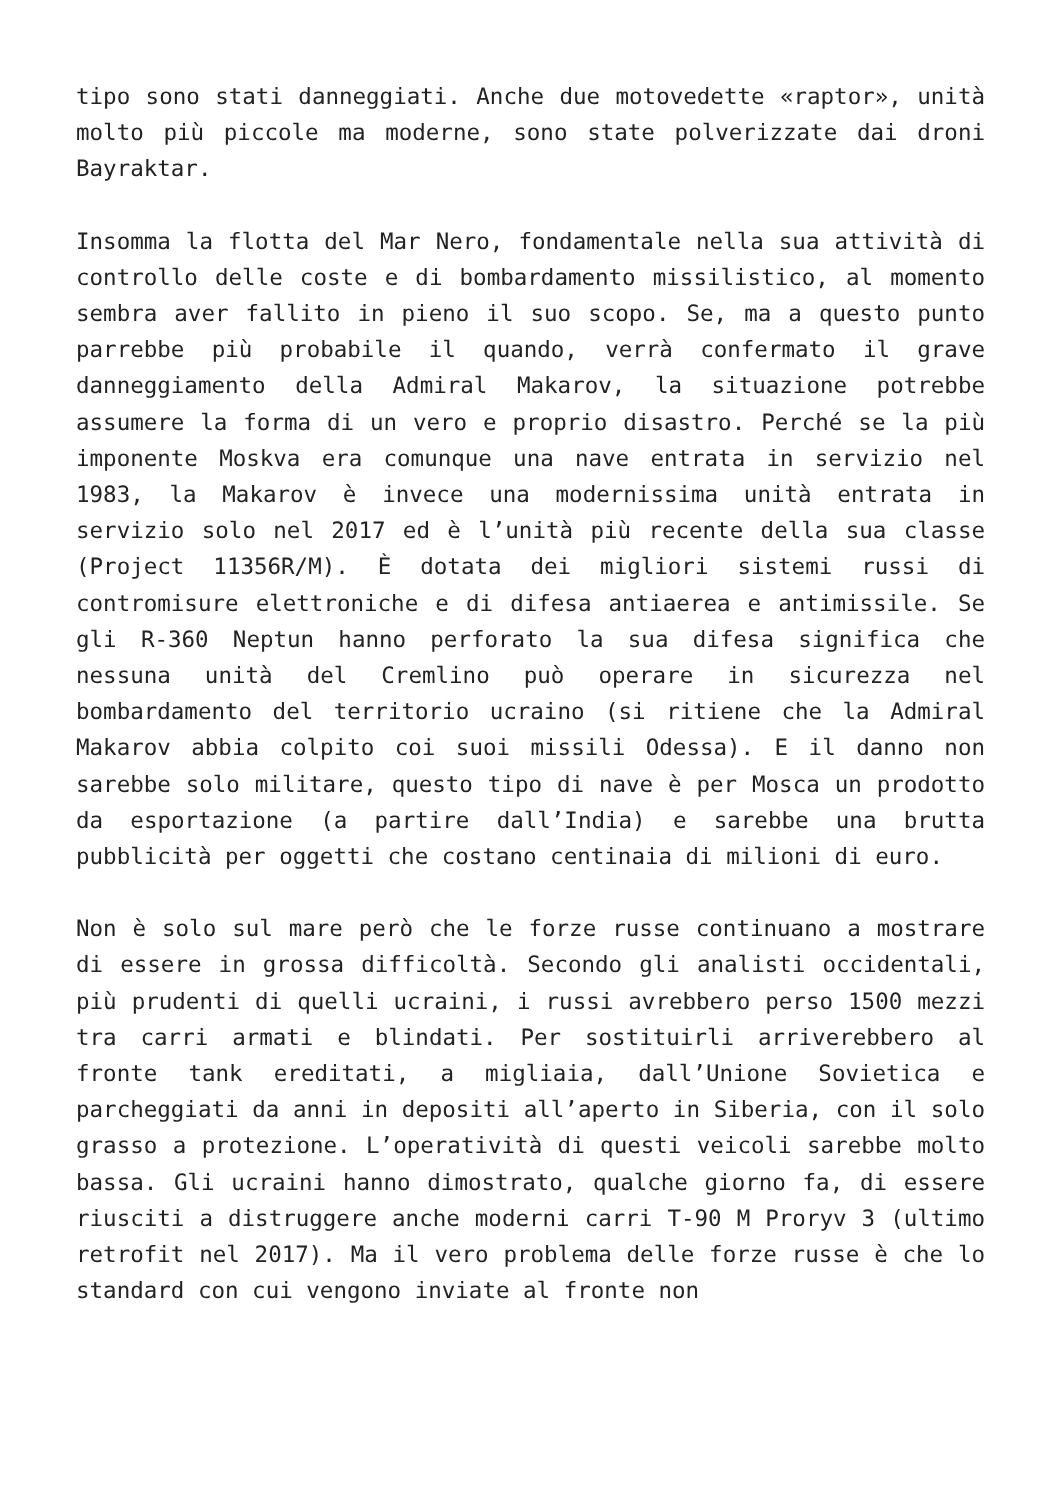tipo sono stati danneggiati. Anche due motovedette «raptor», unità molto più piccole ma moderne, sono state polverizzate dai droni Bayraktar.
Insomma la flotta del Mar Nero, fondamentale nella sua attività di controllo delle coste e di bombardamento missilistico, al momento sembra aver fallito in pieno il suo scopo. Se, ma a questo punto parrebbe più probabile il quando, verrà confermato il grave danneggiamento della Admiral Makarov, la situazione potrebbe assumere la forma di un vero e proprio disastro. Perché se la più imponente Moskva era comunque una nave entrata in servizio nel 1983, la Makarov è invece una modernissima unità entrata in servizio solo nel 2017 ed è l’unità più recente della sua classe (Project 11356R/M). È dotata dei migliori sistemi russi di contromisure elettroniche e di difesa antiaerea e antimissile. Se gli R-360 Neptun hanno perforato la sua difesa significa che nessuna unità del Cremlino può operare in sicurezza nel bombardamento del territorio ucraino (si ritiene che la Admiral Makarov abbia colpito coi suoi missili Odessa). E il danno non sarebbe solo militare, questo tipo di nave è per Mosca un prodotto da esportazione (a partire dall’India) e sarebbe una brutta pubblicità per oggetti che costano centinaia di milioni di euro.
Non è solo sul mare però che le forze russe continuano a mostrare di essere in grossa difficoltà. Secondo gli analisti occidentali, più prudenti di quelli ucraini, i russi avrebbero perso 1500 mezzi tra carri armati e blindati. Per sostituirli arriverebbero al fronte tank ereditati, a migliaia, dall’Unione Sovietica e parcheggiati da anni in depositi all’aperto in Siberia, con il solo grasso a protezione. L’operatività di questi veicoli sarebbe molto bassa. Gli ucraini hanno dimostrato, qualche giorno fa, di essere riusciti a distruggere anche moderni carri T-90 M Proryv 3 (ultimo retrofit nel 2017). Ma il vero problema delle forze russe è che lo standard con cui vengono inviate al fronte non